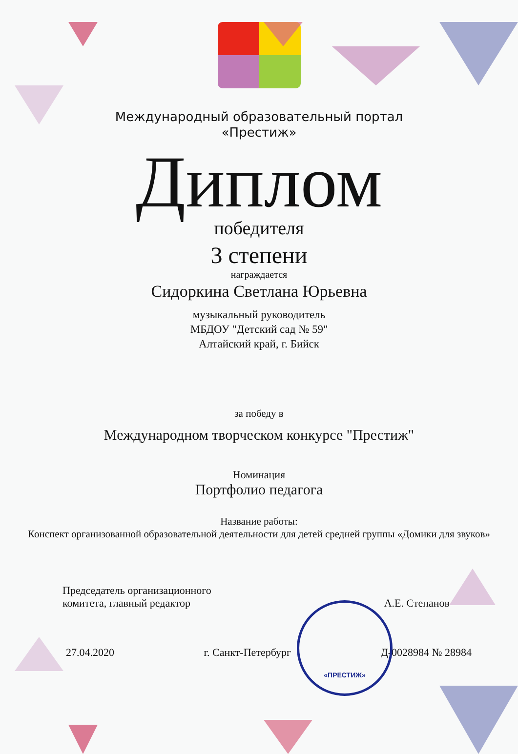Международный образовательный портал
«Престиж»
Диплом
победителя
3 степени
награждается
Сидоркина Светлана Юрьевна
музыкальный руководитель
МБДОУ "Детский сад № 59"
Алтайский край, г. Бийск
за победу в
Международном творческом конкурсе "Престиж"
Номинация
Портфолио педагога
Название работы:
Конспект организованной образовательной деятельности для детей средней группы «Домики для звуков»
Председатель организационного
комитета, главный редактор
А.Е. Степанов
27.04.2020 г. Санкт-Петербург Д-0028984 № 28984
«ПРЕСТИЖ»